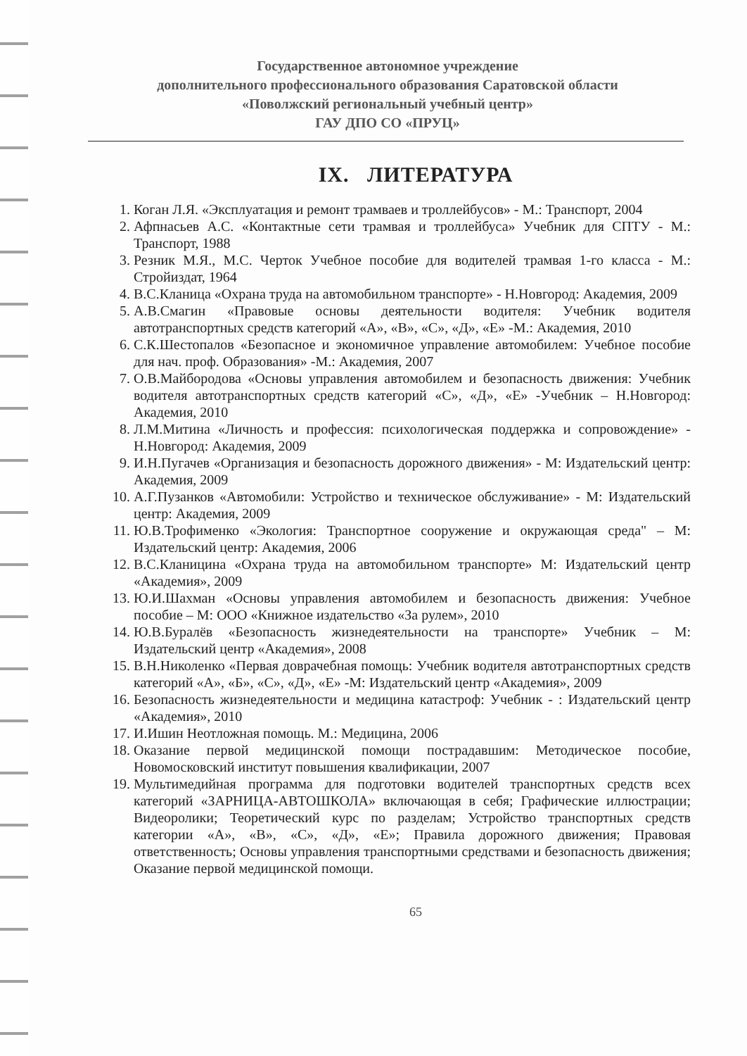Государственное автономное учреждение
дополнительного профессионального образования Саратовской области
«Поволжский региональный учебный центр»
ГАУ ДПО СО «ПРУЦ»
IX. ЛИТЕРАТУРА
1. Коган Л.Я. «Эксплуатация и ремонт трамваев и троллейбусов» - М.: Транспорт, 2004
2. Афпнасьев А.С. «Контактные сети трамвая и троллейбуса» Учебник для СПТУ - М.: Транспорт, 1988
3. Резник М.Я., М.С. Черток Учебное пособие для водителей трамвая 1-го класса - М.: Стройиздат, 1964
4. В.С.Кланица «Охрана труда на автомобильном транспорте» - Н.Новгород: Академия, 2009
5. А.В.Смагин «Правовые основы деятельности водителя: Учебник водителя автотранспортных средств категорий «А», «В», «С», «Д», «Е» -М.: Академия, 2010
6. С.К.Шестопалов «Безопасное и экономичное управление автомобилем: Учебное пособие для нач. проф. Образования» -М.: Академия, 2007
7. О.В.Майбородова «Основы управления автомобилем и безопасность движения: Учебник водителя автотранспортных средств категорий «С», «Д», «Е» -Учебник – Н.Новгород: Академия, 2010
8. Л.М.Митина «Личность и профессия: психологическая поддержка и сопровождение» - Н.Новгород: Академия, 2009
9. И.Н.Пугачев «Организация и безопасность дорожного движения» - М: Издательский центр: Академия, 2009
10. А.Г.Пузанков «Автомобили: Устройство и техническое обслуживание» - М: Издательский центр: Академия, 2009
11. Ю.В.Трофименко «Экология: Транспортное сооружение и окружающая среда" – М: Издательский центр: Академия, 2006
12. В.С.Кланицина «Охрана труда на автомобильном транспорте» М: Издательский центр «Академия», 2009
13. Ю.И.Шахман «Основы управления автомобилем и безопасность движения: Учебное пособие – М: ООО «Книжное издательство «За рулем», 2010
14. Ю.В.Буралёв «Безопасность жизнедеятельности на транспорте» Учебник – М: Издательский центр «Академия», 2008
15. В.Н.Николенко «Первая доврачебная помощь: Учебник водителя автотранспортных средств категорий «А», «Б», «С», «Д», «Е» -М: Издательский центр «Академия», 2009
16. Безопасность жизнедеятельности и медицина катастроф: Учебник - : Издательский центр «Академия», 2010
17. И.Ишин Неотложная помощь. М.: Медицина, 2006
18. Оказание первой медицинской помощи пострадавшим: Методическое пособие, Новомосковский институт повышения квалификации, 2007
19. Мультимедийная программа для подготовки водителей транспортных средств всех категорий «ЗАРНИЦА-АВТОШКОЛА» включающая в себя; Графические иллюстрации; Видеоролики; Теоретический курс по разделам; Устройство транспортных средств категории «А», «В», «С», «Д», «Е»; Правила дорожного движения; Правовая ответственность; Основы управления транспортными средствами и безопасность движения; Оказание первой медицинской помощи.
65